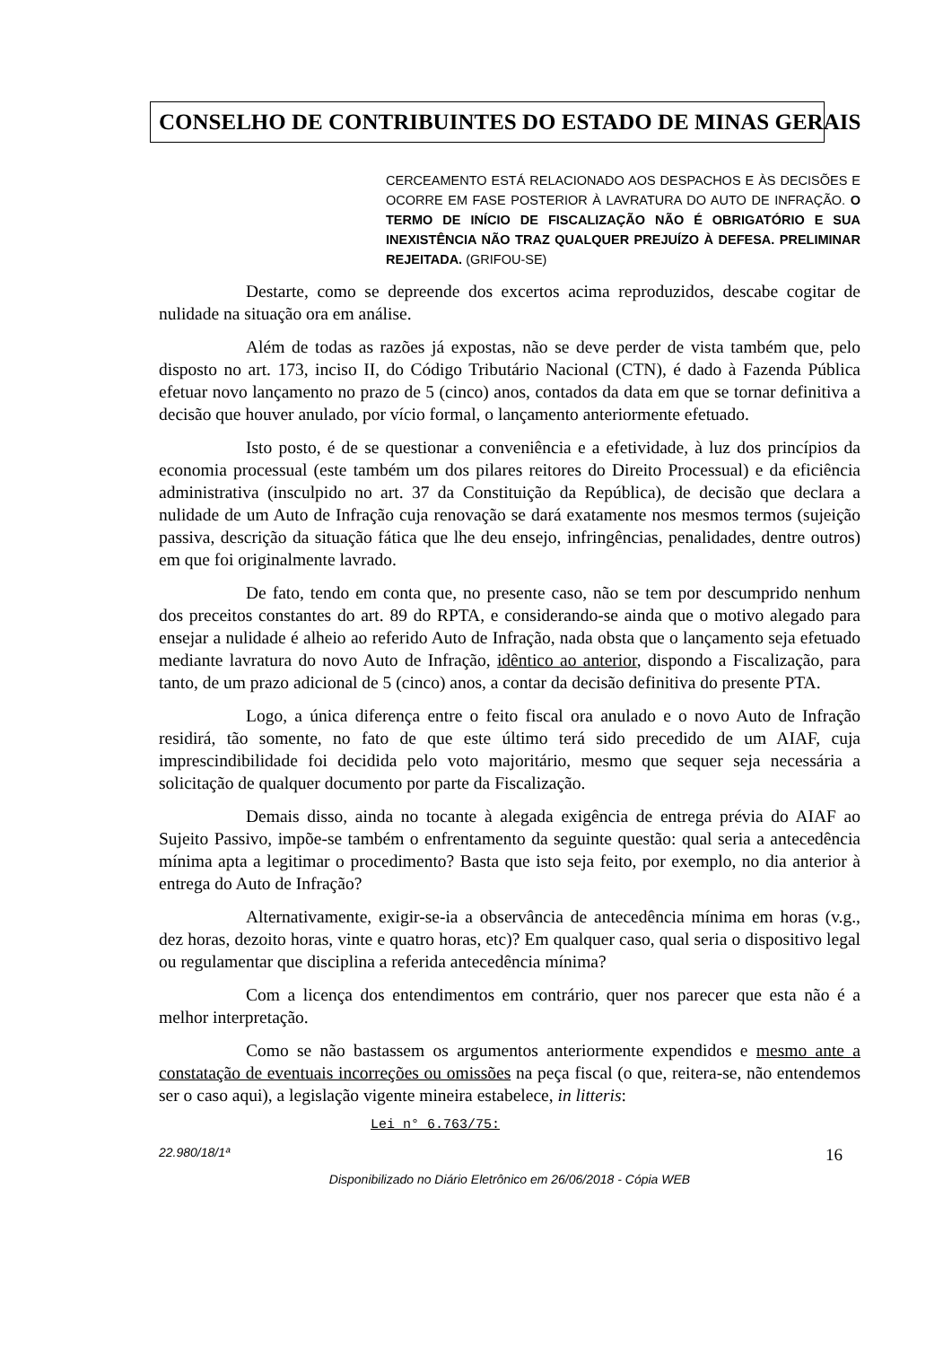CONSELHO DE CONTRIBUINTES DO ESTADO DE MINAS GERAIS
CERCEAMENTO ESTÁ RELACIONADO AOS DESPACHOS E ÀS DECISÕES E OCORRE EM FASE POSTERIOR À LAVRATURA DO AUTO DE INFRAÇÃO. O TERMO DE INÍCIO DE FISCALIZAÇÃO NÃO É OBRIGATÓRIO E SUA INEXISTÊNCIA NÃO TRAZ QUALQUER PREJUÍZO À DEFESA. PRELIMINAR REJEITADA. (GRIFOU-SE)
Destarte, como se depreende dos excertos acima reproduzidos, descabe cogitar de nulidade na situação ora em análise.
Além de todas as razões já expostas, não se deve perder de vista também que, pelo disposto no art. 173, inciso II, do Código Tributário Nacional (CTN), é dado à Fazenda Pública efetuar novo lançamento no prazo de 5 (cinco) anos, contados da data em que se tornar definitiva a decisão que houver anulado, por vício formal, o lançamento anteriormente efetuado.
Isto posto, é de se questionar a conveniência e a efetividade, à luz dos princípios da economia processual (este também um dos pilares reitores do Direito Processual) e da eficiência administrativa (insculpido no art. 37 da Constituição da República), de decisão que declara a nulidade de um Auto de Infração cuja renovação se dará exatamente nos mesmos termos (sujeição passiva, descrição da situação fática que lhe deu ensejo, infringências, penalidades, dentre outros) em que foi originalmente lavrado.
De fato, tendo em conta que, no presente caso, não se tem por descumprido nenhum dos preceitos constantes do art. 89 do RPTA, e considerando-se ainda que o motivo alegado para ensejar a nulidade é alheio ao referido Auto de Infração, nada obsta que o lançamento seja efetuado mediante lavratura do novo Auto de Infração, idêntico ao anterior, dispondo a Fiscalização, para tanto, de um prazo adicional de 5 (cinco) anos, a contar da decisão definitiva do presente PTA.
Logo, a única diferença entre o feito fiscal ora anulado e o novo Auto de Infração residirá, tão somente, no fato de que este último terá sido precedido de um AIAF, cuja imprescindibilidade foi decidida pelo voto majoritário, mesmo que sequer seja necessária a solicitação de qualquer documento por parte da Fiscalização.
Demais disso, ainda no tocante à alegada exigência de entrega prévia do AIAF ao Sujeito Passivo, impõe-se também o enfrentamento da seguinte questão: qual seria a antecedência mínima apta a legitimar o procedimento? Basta que isto seja feito, por exemplo, no dia anterior à entrega do Auto de Infração?
Alternativamente, exigir-se-ia a observância de antecedência mínima em horas (v.g., dez horas, dezoito horas, vinte e quatro horas, etc)? Em qualquer caso, qual seria o dispositivo legal ou regulamentar que disciplina a referida antecedência mínima?
Com a licença dos entendimentos em contrário, quer nos parecer que esta não é a melhor interpretação.
Como se não bastassem os argumentos anteriormente expendidos e mesmo ante a constatação de eventuais incorreções ou omissões na peça fiscal (o que, reitera-se, não entendemos ser o caso aqui), a legislação vigente mineira estabelece, in litteris:
Lei n° 6.763/75:
22.980/18/1ª 16
Disponibilizado no Diário Eletrônico em 26/06/2018 - Cópia WEB